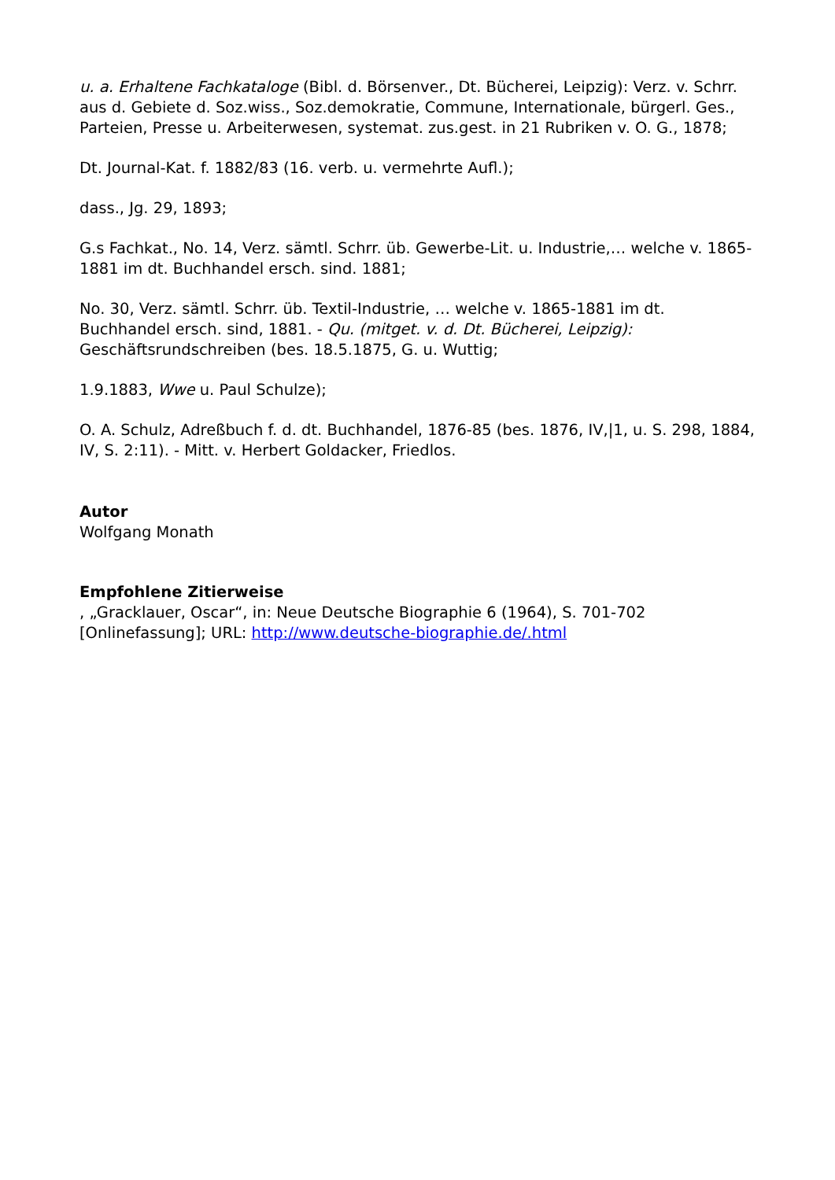u. a. Erhaltene Fachkataloge (Bibl. d. Börsenver., Dt. Bücherei, Leipzig): Verz. v. Schrr. aus d. Gebiete d. Soz.wiss., Soz.demokratie, Commune, Internationale, bürgerl. Ges., Parteien, Presse u. Arbeiterwesen, systemat. zus.gest. in 21 Rubriken v. O. G., 1878;
Dt. Journal-Kat. f. 1882/83 (16. verb. u. vermehrte Aufl.);
dass., Jg. 29, 1893;
G.s Fachkat., No. 14, Verz. sämtl. Schrr. üb. Gewerbe-Lit. u. Industrie,… welche v. 1865-1881 im dt. Buchhandel ersch. sind. 1881;
No. 30, Verz. sämtl. Schrr. üb. Textil-Industrie, … welche v. 1865-1881 im dt. Buchhandel ersch. sind, 1881. - Qu. (mitget. v. d. Dt. Bücherei, Leipzig): Geschäftsrundschreiben (bes. 18.5.1875, G. u. Wuttig;
1.9.1883, Wwe u. Paul Schulze);
O. A. Schulz, Adreßbuch f. d. dt. Buchhandel, 1876-85 (bes. 1876, IV,|1, u. S. 298, 1884, IV, S. 2:11). - Mitt. v. Herbert Goldacker, Friedlos.
Autor
Wolfgang Monath
Empfohlene Zitierweise
, „Gracklauer, Oscar“, in: Neue Deutsche Biographie 6 (1964), S. 701-702 [Onlinefassung]; URL: http://www.deutsche-biographie.de/.html